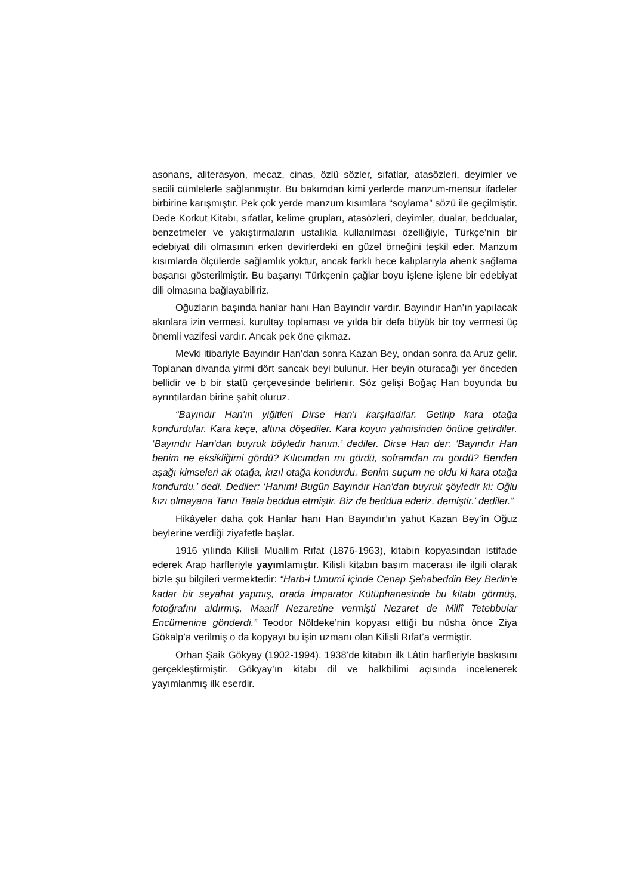asonans, aliterasyon, mecaz, cinas, özlü sözler, sıfatlar, atasözleri, deyimler ve secili cümlelerle sağlanmıştır. Bu bakımdan kimi yerlerde manzum-mensur ifadeler birbirine karışmıştır. Pek çok yerde manzum kısımlara “soylama” sözü ile geçilmiştir. Dede Korkut Kitabı, sıfatlar, kelime grupları, atasözleri, deyimler, dualar, beddualar, benzetmeler ve yakıştırmaların ustalıkla kullanılması özelliğiyle, Türkçe’nin bir edebiyat dili olmasının erken devirlerdeki en güzel örneğini teşkil eder. Manzum kısımlarda ölçülerde sağlamlık yoktur, ancak farklı hece kalıplarıyla ahenk sağlama başarısı gösterilmiştir. Bu başarıyı Türkçenin çağlar boyu işlene işlene bir edebiyat dili olmasına bağlayabiliriz.
Oğuzların başında hanlar hanı Han Bayındır vardır. Bayındır Han’ın yapılacak akınlara izin vermesi, kurultay toplaması ve yılda bir defa büyük bir toy vermesi üç önemli vazifesi vardır. Ancak pek öne çıkmaz.
Mevki itibariyle Bayındır Han’dan sonra Kazan Bey, ondan sonra da Aruz gelir. Toplanan divanda yirmi dört sancak beyi bulunur. Her beyin oturacağı yer önceden bellidir ve b bir statü çerçevesinde belirlenir. Söz gelişi Boğaç Han boyunda bu ayrıntılardan birine şahit oluruz.
“Bayındır Han'ın yiğitleri Dirse Han'ı karşıladılar. Getirip kara otağa kondurdular. Kara keçe, altına döşediler. Kara koyun yahnisinden önüne getirdiler. ‘Bayındır Han'dan buyruk böyledir hanım.’ dediler. Dirse Han der: ‘Bayındır Han benim ne eksikliğimi gördü? Kılıcımdan mı gördü, soframdan mı gördü? Benden aşağı kimseleri ak otağa, kızıl otağa kondurdu. Benim suçum ne oldu ki kara otağa kondurdu.’ dedi. Dediler: ‘Hanım! Bugün Bayındır Han'dan buyruk şöyledir ki: Oğlu kızı olmayana Tanrı Taala beddua etmiştir. Biz de beddua ederiz, demiştir.’ dediler.”
Hikâyeler daha çok Hanlar hanı Han Bayındır’ın yahut Kazan Bey’in Oğuz beylerine verdiği ziyafetle başlar.
1916 yılında Kilisli Muallim Rıfat (1876-1963), kitabın kopyasından istifade ederek Arap harfleriyle yayımlamıştır. Kilisli kitabın basım macerası ile ilgili olarak bizle şu bilgileri vermektedir: “Harb-i Umumî içinde Cenap Şehabeddin Bey Berlin’e kadar bir seyahat yapmış, orada İmparator Kütüphanesinde bu kitabı görmüş, fotoğrafını aldırmış, Maarif Nezaretine vermişti Nezaret de Millî Tetebbular Encümenine gönderdi.” Teodor Nöldeke’nin kopyası ettiği bu nüsha önce Ziya Gökalp’a verilmiş o da kopyayı bu işin uzmanı olan Kilisli Rıfat’a vermiştir.
Orhan Şaik Gökyay (1902-1994), 1938’de kitabın ilk Lâtin harfleriyle baskısını gerçekleştirmiştir. Gökyay’ın kitabı dil ve halkbilimi açısında incelenerek yayımlanmış ilk eserdir.